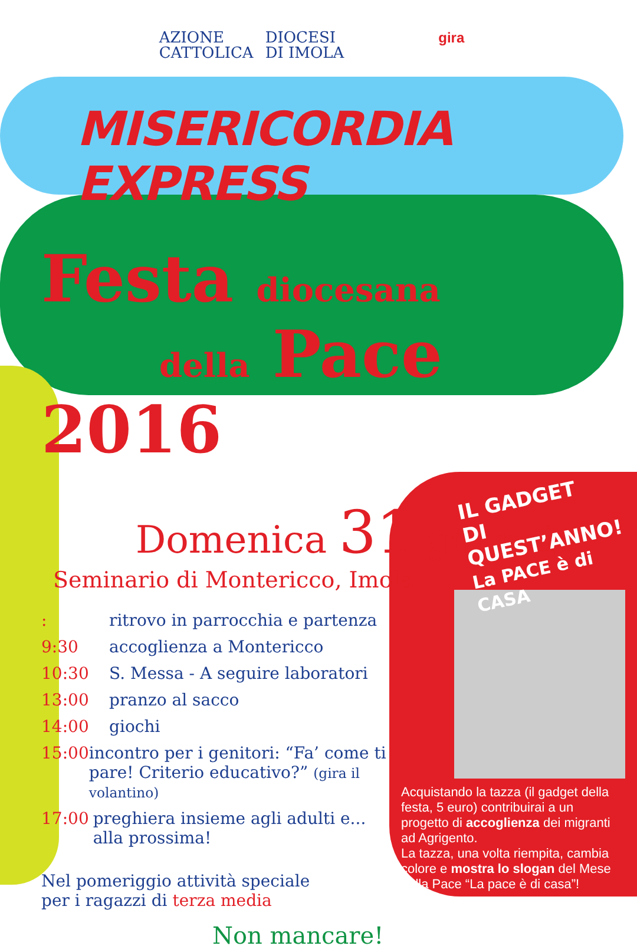AZIONE
CATTOLICA
DIOCESI
DI IMOLA
gira
MISERICORDIA EXPRESS
Festa diocesana
della Pace 2016
Domenica 31 gennaio
Seminario di Montericco, Imola
: ritrovo in parrocchia e partenza
9:30 accoglienza a Montericco
10:30 S. Messa - A seguire laboratori
13:00 pranzo al sacco
14:00 giochi
15:00 incontro per i genitori: “Fa’ come ti pare! Criterio educativo?” (gira il volantino)
17:00 preghiera insieme agli adulti e... alla prossima!
Nel pomeriggio attività speciale
per i ragazzi di terza media
Non mancare!
IL GADGET
DI QUEST’ANNO!
La PACE è di CASA
Acquistando la tazza (il gadget della festa, 5 euro) contribuirai a un progetto di accoglienza dei migranti ad Agrigento.
La tazza, una volta riempita, cambia colore e mostra lo slogan del Mese della Pace “La pace è di casa”!